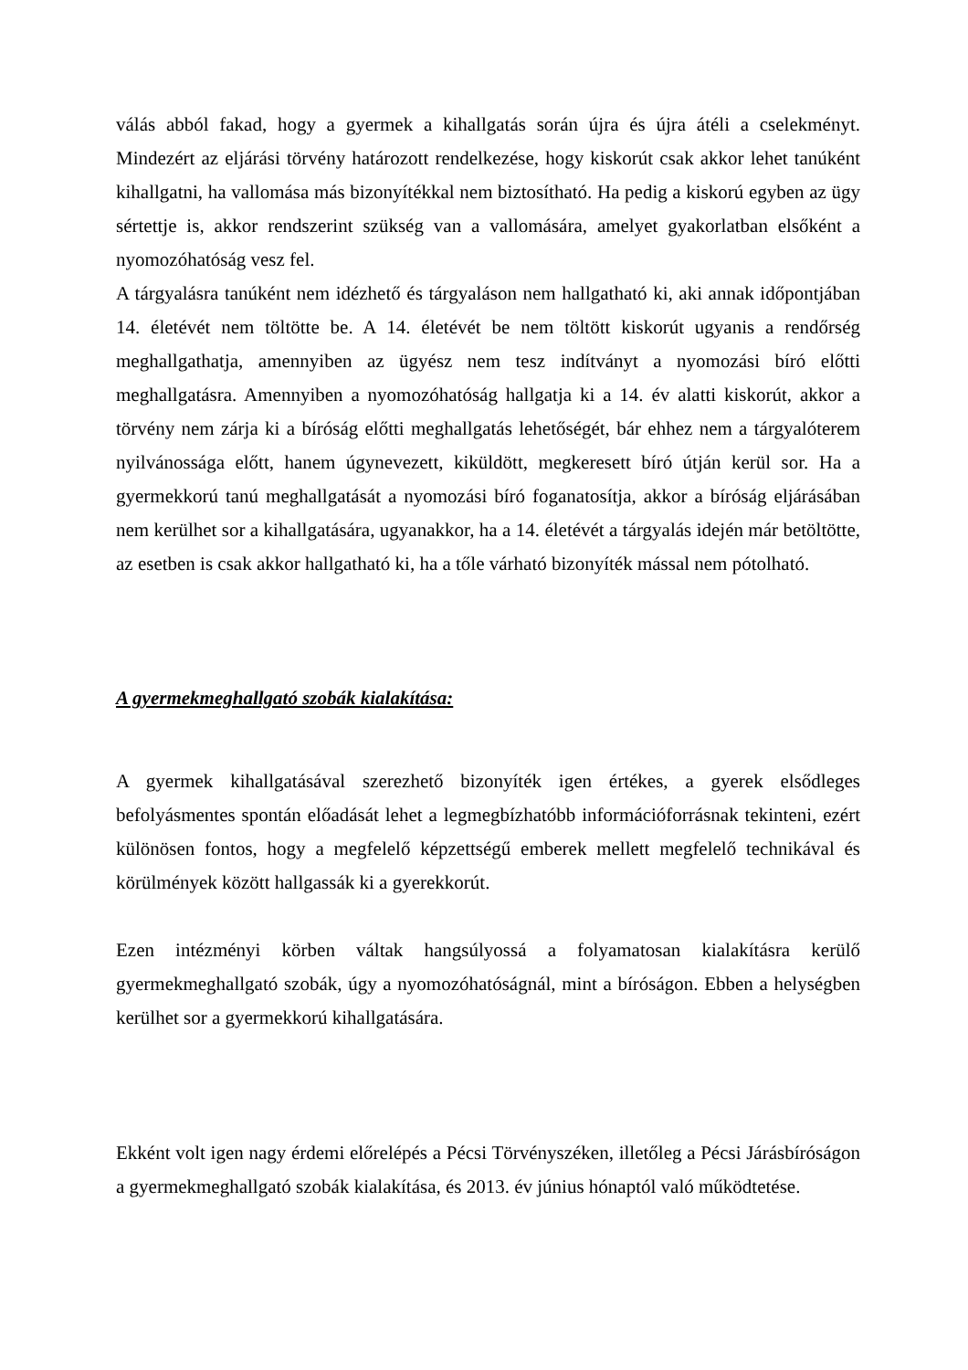válás abból fakad, hogy a gyermek a kihallgatás során újra és újra átéli a cselekményt. Mindezért az eljárási törvény határozott rendelkezése, hogy kiskorút csak akkor lehet tanúként kihallgatni, ha vallomása más bizonyítékkal nem biztosítható. Ha pedig a kiskorú egyben az ügy sértettje is, akkor rendszerint szükség van a vallomására, amelyet gyakorlatban elsőként a nyomozóhatóság vesz fel.
A tárgyalásra tanúként nem idézhető és tárgyaláson nem hallgatható ki, aki annak időpontjában 14. életévét nem töltötte be. A 14. életévét be nem töltött kiskorút ugyanis a rendőrség meghallgathatja, amennyiben az ügyész nem tesz indítványt a nyomozási bíró előtti meghallgatásra. Amennyiben a nyomozóhatóság hallgatja ki a 14. év alatti kiskorút, akkor a törvény nem zárja ki a bíróság előtti meghallgatás lehetőségét, bár ehhez nem a tárgyalóterem nyilvánossága előtt, hanem úgynevezett, kiküldött, megkeresett bíró útján kerül sor. Ha a gyermekkorú tanú meghallgatását a nyomozási bíró foganatosítja, akkor a bíróság eljárásában nem kerülhet sor a kihallgatására, ugyanakkor, ha a 14. életévét a tárgyalás idején már betöltötte, az esetben is csak akkor hallgatható ki, ha a tőle várható bizonyíték mással nem pótolható.
A gyermekmeghallgató szobák kialakítása:
A gyermek kihallgatásával szerezhető bizonyíték igen értékes, a gyerek elsődleges befolyásmentes spontán előadását lehet a legmegbízhatóbb információforrásnak tekinteni, ezért különösen fontos, hogy a megfelelő képzettségű emberek mellett megfelelő technikával és körülmények között hallgassák ki a gyerekkorút.
Ezen intézményi körben váltak hangsúlyossá a folyamatosan kialakításra kerülő gyermekmeghallgató szobák, úgy a nyomozóhatóságnál, mint a bíróságon. Ebben a helységben kerülhet sor a gyermekkorú kihallgatására.
Ekként volt igen nagy érdemi előrelépés a Pécsi Törvényszéken, illetőleg a Pécsi Járásbíróságon a gyermekmeghallgató szobák kialakítása, és 2013. év június hónaptól való működtetése.